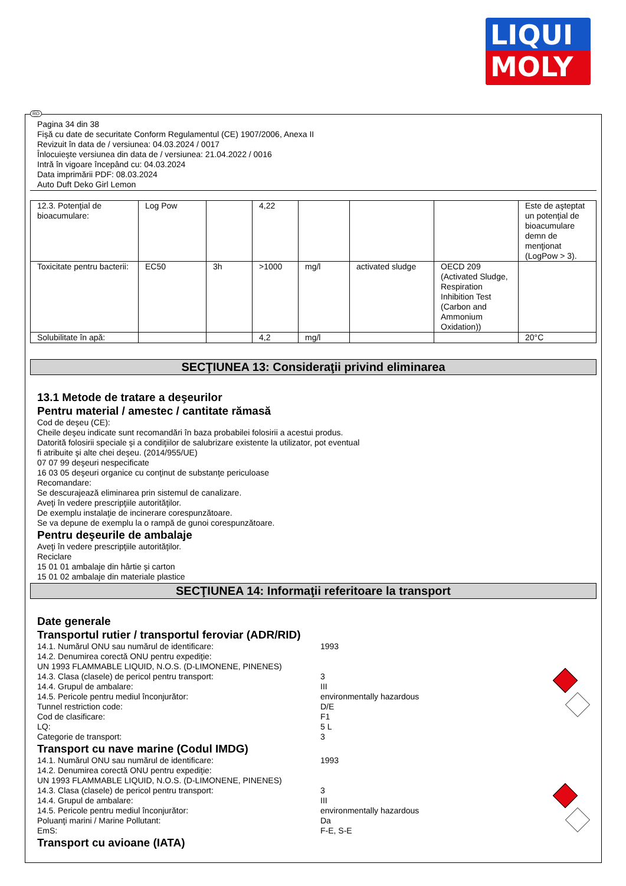LIQUI
MOLY
RO
Pagina 34 din 38
Fişă cu date de securitate Conform Regulamentul (CE) 1907/2006, Anexa II
Revizuit în data de / versiunea: 04.03.2024 / 0017
Înlocuieşte versiunea din data de / versiunea: 21.04.2022 / 0016
Intră în vigoare începând cu: 04.03.2024
Data imprimării PDF: 08.03.2024
Auto Duft Deko Girl Lemon
| 12.3. Potenţial de bioacumulare: | Log Pow | | 4,22 | | | | Este de aşteptat un potenţial de bioacumulare demn de menţionat (LogPow > 3). |
| Toxicitate pentru bacterii: | EC50 | 3h | >1000 | mg/l | activated sludge | OECD 209 (Activated Sludge, Respiration Inhibition Test (Carbon and Ammonium Oxidation)) | |
| Solubilitate în apă: | | | 4,2 | mg/l | | | 20°C |
SECŢIUNEA 13: Consideraţii privind eliminarea
13.1 Metode de tratare a deşeurilor
Pentru material / amestec / cantitate rămasă
Cod de deşeu (CE):
Cheile deşeu indicate sunt recomandări în baza probabilei folosirii a acestui produs.
Datorită folosirii speciale şi a condiţiilor de salubrizare existente la utilizator, pot eventual
fi atribuite şi alte chei deşeu. (2014/955/UE)
07 07 99 deşeuri nespecificate
16 03 05 deşeuri organice cu conţinut de substanţe periculoase
Recomandare:
Se descurajează eliminarea prin sistemul de canalizare.
Aveţi în vedere prescripţiile autorităţilor.
De exemplu instalaţie de incinerare corespunzătoare.
Se va depune de exemplu la o rampă de gunoi corespunzătoare.
Pentru deşeurile de ambalaje
Aveţi în vedere prescripţiile autorităţilor.
Reciclare
15 01 01 ambalaje din hârtie şi carton
15 01 02 ambalaje din materiale plastice
SECŢIUNEA 14: Informaţii referitoare la transport
Date generale
Transportul rutier / transportul feroviar (ADR/RID)
14.1. Numărul ONU sau numărul de identificare: 1993
14.2. Denumirea corectă ONU pentru expediţie:
UN 1993 FLAMMABLE LIQUID, N.O.S. (D-LIMONENE, PINENES)
14.3. Clasa (clasele) de pericol pentru transport: 3
14.4. Grupul de ambalare: III
14.5. Pericole pentru mediul înconjurător: environmentally hazardous
Tunnel restriction code: D/E
Cod de clasificare: F1
LQ: 5 L
Categorie de transport: 3
Transport cu nave marine (Codul IMDG)
14.1. Numărul ONU sau numărul de identificare: 1993
14.2. Denumirea corectă ONU pentru expediţie:
UN 1993 FLAMMABLE LIQUID, N.O.S. (D-LIMONENE, PINENES)
14.3. Clasa (clasele) de pericol pentru transport: 3
14.4. Grupul de ambalare: III
14.5. Pericole pentru mediul înconjurător: environmentally hazardous
Poluanţi marini / Marine Pollutant: Da
EmS: F-E, S-E
Transport cu avioane (IATA)